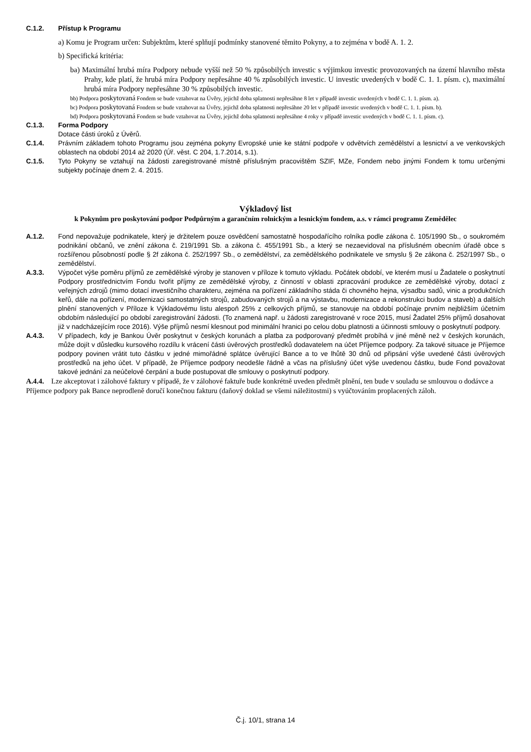C.1.2. Přístup k Programu
a) Komu je Program určen: Subjektům, které splňují podmínky stanovené těmito Pokyny, a to zejména v bodě A. 1. 2.
b) Specifická kritéria:
ba) Maximální hrubá míra Podpory nebude vyšší než 50 % způsobilých investic s výjimkou investic provozovaných na území hlavního města Prahy, kde platí, že hrubá míra Podpory nepřesáhne 40 % způsobilých investic. U investic uvedených v bodě C. 1. 1. písm. c), maximální hrubá míra Podpory nepřesáhne 30 % způsobilých investic.
bb) Podpora poskytovaná Fondem se bude vztahovat na Úvěry, jejichž doba splatnosti nepřesáhne 8 let v případě investic uvedených v bodě C. 1. 1. písm. a).
bc) Podpora poskytovaná Fondem se bude vztahovat na Úvěry, jejichž doba splatnosti nepřesáhne 20 let v případě investic uvedených v bodě C. 1. 1. písm. b).
bd) Podpora poskytovaná Fondem se bude vztahovat na Úvěry, jejichž doba splatnosti nepřesáhne 4 roky v případě investic uvedených v bodě C. 1. 1. písm. c).
C.1.3. Forma Podpory
Dotace části úroků z Úvěrů.
C.1.4. Právním základem tohoto Programu jsou zejména pokyny Evropské unie ke státní podpoře v odvětvích zemědělství a lesnictví a ve venkovských oblastech na období 2014 až 2020 (Úř. věst. C 204, 1.7.2014, s.1).
C.1.5. Tyto Pokyny se vztahují na žádosti zaregistrované místně příslušným pracovištěm SZIF, MZe, Fondem nebo jinými Fondem k tomu určenými subjekty počínaje dnem 2. 4. 2015.
Výkladový list
k Pokynům pro poskytování podpor Podpůrným a garančním rolnickým a lesnickým fondem, a.s. v rámci programu Zemědělec
A.1.2. Fond nepovažuje podnikatele, který je držitelem pouze osvědčení samostatně hospodařícího rolníka podle zákona č. 105/1990 Sb., o soukromém podnikání občanů, ve znění zákona č. 219/1991 Sb. a zákona č. 455/1991 Sb., a který se nezaevidoval na příslušném obecním úřadě obce s rozšířenou působností podle § 2f zákona č. 252/1997 Sb., o zemědělství, za zemědělského podnikatele ve smyslu § 2e zákona č. 252/1997 Sb., o zemědělství.
A.3.3. Výpočet výše poměru příjmů ze zemědělské výroby je stanoven v příloze k tomuto výkladu. Počátek období, ve kterém musí u Žadatele o poskytnutí Podpory prostřednictvím Fondu tvořit příjmy ze zemědělské výroby, z činností v oblasti zpracování produkce ze zemědělské výroby, dotací z veřejných zdrojů (mimo dotací investičního charakteru, zejména na pořízení základního stáda či chovného hejna, výsadbu sadů, vinic a produkčních keřů, dále na pořízení, modernizaci samostatných strojů, zabudovaných strojů a na výstavbu, modernizace a rekonstrukci budov a staveb) a dalších plnění stanovených v Příloze k Výkladovému listu alespoň 25% z celkových příjmů, se stanovuje na období počínaje prvním nejbližším účetním obdobím následující po období zaregistrování žádosti. (To znamená např. u žádosti zaregistrované v roce 2015, musí Žadatel 25% příjmů dosahovat již v nadcházejícím roce 2016). Výše příjmů nesmí klesnout pod minimální hranici po celou dobu platnosti a účinnosti smlouvy o poskytnutí podpory.
A.4.3. V případech, kdy je Bankou Úvěr poskytnut v českých korunách a platba za podporovaný předmět probíhá v jiné měně než v českých korunách, může dojít v důsledku kursového rozdílu k vrácení části úvěrových prostředků dodavatelem na účet Příjemce podpory. Za takové situace je Příjemce podpory povinen vrátit tuto částku v jedné mimořádné splátce úvěrující Bance a to ve lhůtě 30 dnů od připsání výše uvedené části úvěrových prostředků na jeho účet. V případě, že Příjemce podpory neodešle řádně a včas na příslušný účet výše uvedenou částku, bude Fond považovat takové jednání za neúčelové čerpání a bude postupovat dle smlouvy o poskytnutí podpory.
A.4.4. Lze akceptovat i zálohové faktury v případě, že v zálohové faktuře bude konkrétně uveden předmět plnění, ten bude v souladu se smlouvou o dodávce a Příjemce podpory pak Bance neprodleně doručí konečnou fakturu (daňový doklad se všemi náležitostmi) s vyúčtováním proplacených záloh.
Č.j. 10/1, strana 14